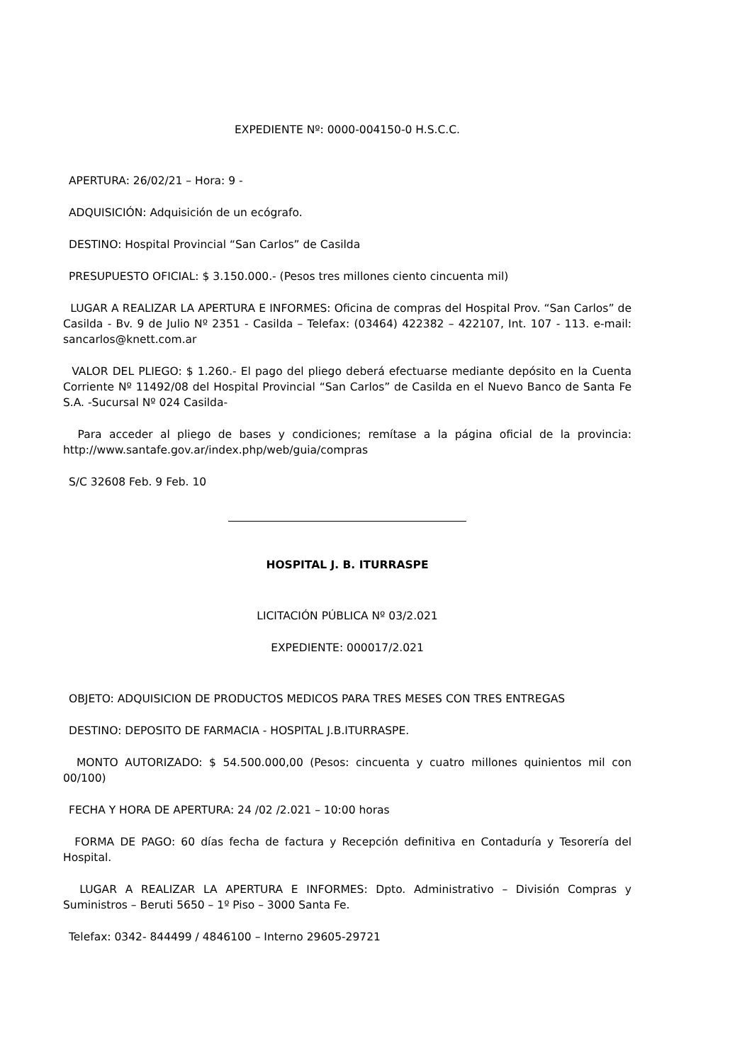EXPEDIENTE Nº: 0000-004150-0 H.S.C.C.
APERTURA: 26/02/21 – Hora: 9 -
ADQUISICIÓN: Adquisición de un ecógrafo.
DESTINO: Hospital Provincial “San Carlos” de Casilda
PRESUPUESTO OFICIAL: $ 3.150.000.- (Pesos tres millones ciento cincuenta mil)
LUGAR A REALIZAR LA APERTURA E INFORMES: Oficina de compras del Hospital Prov. “San Carlos” de Casilda - Bv. 9 de Julio Nº 2351 - Casilda – Telefax: (03464) 422382 – 422107, Int. 107 - 113. e-mail: sancarlos@knett.com.ar
VALOR DEL PLIEGO: $ 1.260.- El pago del pliego deberá efectuarse mediante depósito en la Cuenta Corriente Nº 11492/08 del Hospital Provincial “San Carlos” de Casilda en el Nuevo Banco de Santa Fe S.A. -Sucursal Nº 024 Casilda-
Para acceder al pliego de bases y condiciones; remítase a la página oficial de la provincia: http://www.santafe.gov.ar/index.php/web/guia/compras
S/C 32608 Feb. 9 Feb. 10
HOSPITAL J. B. ITURRASPE
LICITACIÓN PÚBLICA Nº 03/2.021
EXPEDIENTE: 000017/2.021
OBJETO: ADQUISICION DE PRODUCTOS MEDICOS PARA TRES MESES CON TRES ENTREGAS
DESTINO: DEPOSITO DE FARMACIA - HOSPITAL J.B.ITURRASPE.
MONTO AUTORIZADO: $ 54.500.000,00 (Pesos: cincuenta y cuatro millones quinientos mil con 00/100)
FECHA Y HORA DE APERTURA: 24 /02 /2.021 – 10:00 horas
FORMA DE PAGO: 60 días fecha de factura y Recepción definitiva en Contaduría y Tesorería del Hospital.
LUGAR A REALIZAR LA APERTURA E INFORMES: Dpto. Administrativo – División Compras y Suministros – Beruti 5650 – 1º Piso – 3000 Santa Fe.
Telefax: 0342- 844499 / 4846100 – Interno 29605-29721